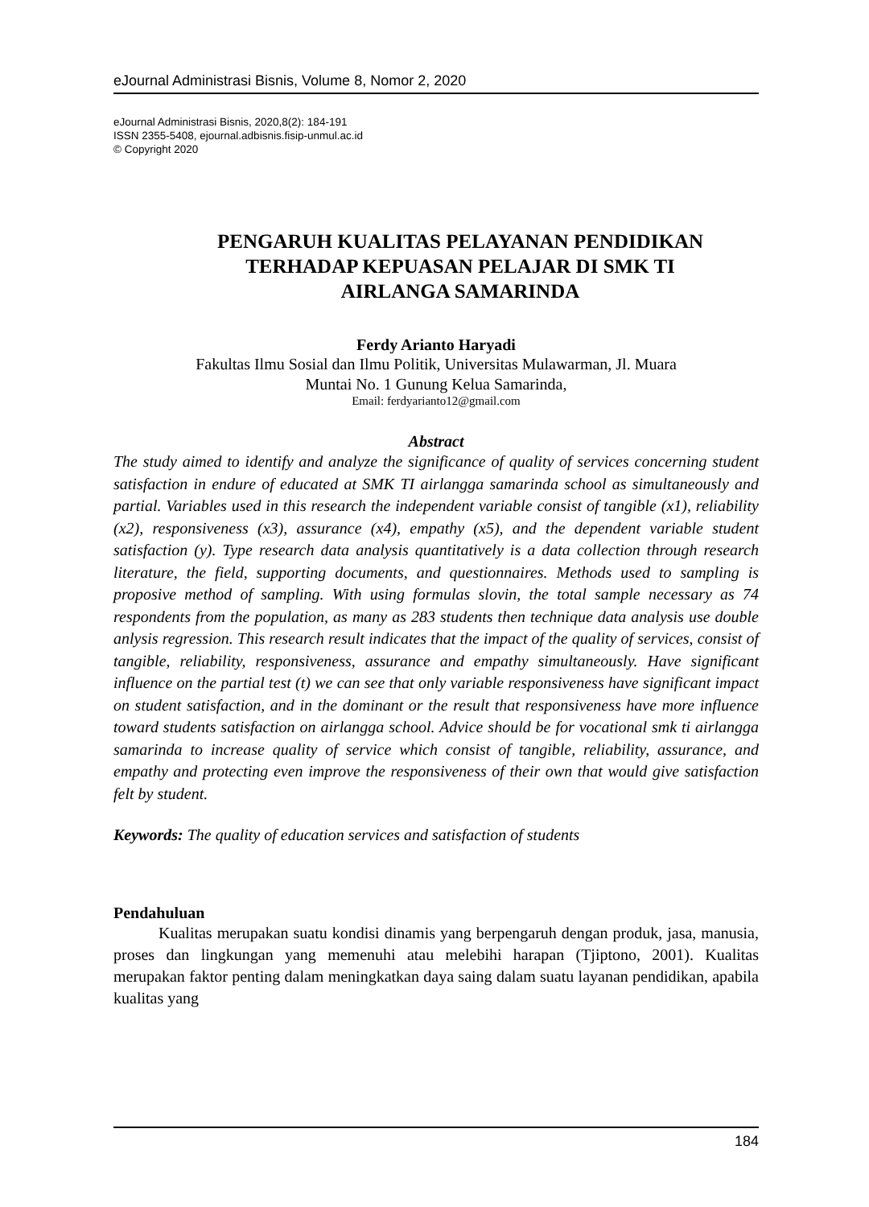eJournal Administrasi Bisnis, Volume 8, Nomor 2, 2020
eJournal Administrasi Bisnis, 2020,8(2): 184-191
ISSN 2355-5408, ejournal.adbisnis.fisip-unmul.ac.id
© Copyright 2020
PENGARUH KUALITAS PELAYANAN PENDIDIKAN
TERHADAP KEPUASAN PELAJAR DI SMK TI
AIRLANGA SAMARINDA
Ferdy Arianto Haryadi
Fakultas Ilmu Sosial dan Ilmu Politik, Universitas Mulawarman, Jl. Muara
Muntai No. 1 Gunung Kelua Samarinda,
Email: ferdyarianto12@gmail.com
Abstract
The study aimed to identify and analyze the significance of quality of services concerning student satisfaction in endure of educated at SMK TI airlangga samarinda school as simultaneously and partial. Variables used in this research the independent variable consist of tangible (x1), reliability (x2), responsiveness (x3), assurance (x4), empathy (x5), and the dependent variable student satisfaction (y). Type research data analysis quantitatively is a data collection through research literature, the field, supporting documents, and questionnaires. Methods used to sampling is proposive method of sampling. With using formulas slovin, the total sample necessary as 74 respondents from the population, as many as 283 students then technique data analysis use double anlysis regression. This research result indicates that the impact of the quality of services, consist of tangible, reliability, responsiveness, assurance and empathy simultaneously. Have significant influence on the partial test (t) we can see that only variable responsiveness have significant impact on student satisfaction, and in the dominant or the result that responsiveness have more influence toward students satisfaction on airlangga school. Advice should be for vocational smk ti airlangga samarinda to increase quality of service which consist of tangible, reliability, assurance, and empathy and protecting even improve the responsiveness of their own that would give satisfaction felt by student.
Keywords: The quality of education services and satisfaction of students
Pendahuluan
Kualitas merupakan suatu kondisi dinamis yang berpengaruh dengan produk, jasa, manusia, proses dan lingkungan yang memenuhi atau melebihi harapan (Tjiptono, 2001). Kualitas merupakan faktor penting dalam meningkatkan daya saing dalam suatu layanan pendidikan, apabila kualitas yang
184